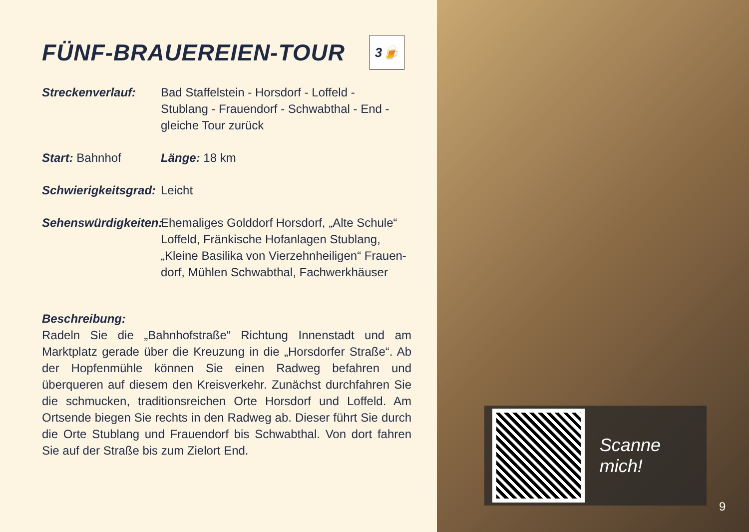FÜNF-BRAUEREIEN-TOUR 3🍺
Streckenverlauf: Bad Staffelstein - Horsdorf - Loffeld -
Stublang - Frauendorf - Schwabthal - End -
gleiche Tour zurück
Start: Bahnhof Länge: 18 km
Schwierigkeitsgrad:
Leicht
Sehenswürdigkeiten:
Ehemaliges Golddorf Horsdorf, „Alte Schule“
Loffeld, Fränkische Hofanlagen Stublang,
„Kleine Basilika von Vierzehnheiligen“ Frauen-
dorf, Mühlen Schwabthal, Fachwerkhäuser
Beschreibung:
Radeln Sie die „Bahnhofstraße“ Richtung Innenstadt und am Marktplatz gerade über die Kreuzung in die „Horsdorfer Straße“. Ab der Hopfenmühle können Sie einen Radweg befahren und überqueren auf diesem den Kreisverkehr. Zunächst durchfahren Sie die schmucken, traditionsreichen Orte Horsdorf und Loffeld. Am Ortsende biegen Sie rechts in den Radweg ab. Dieser führt Sie durch die Orte Stublang und Frauendorf bis Schwabthal. Von dort fahren Sie auf der Straße bis zum Zielort End.
Scanne mich!
9